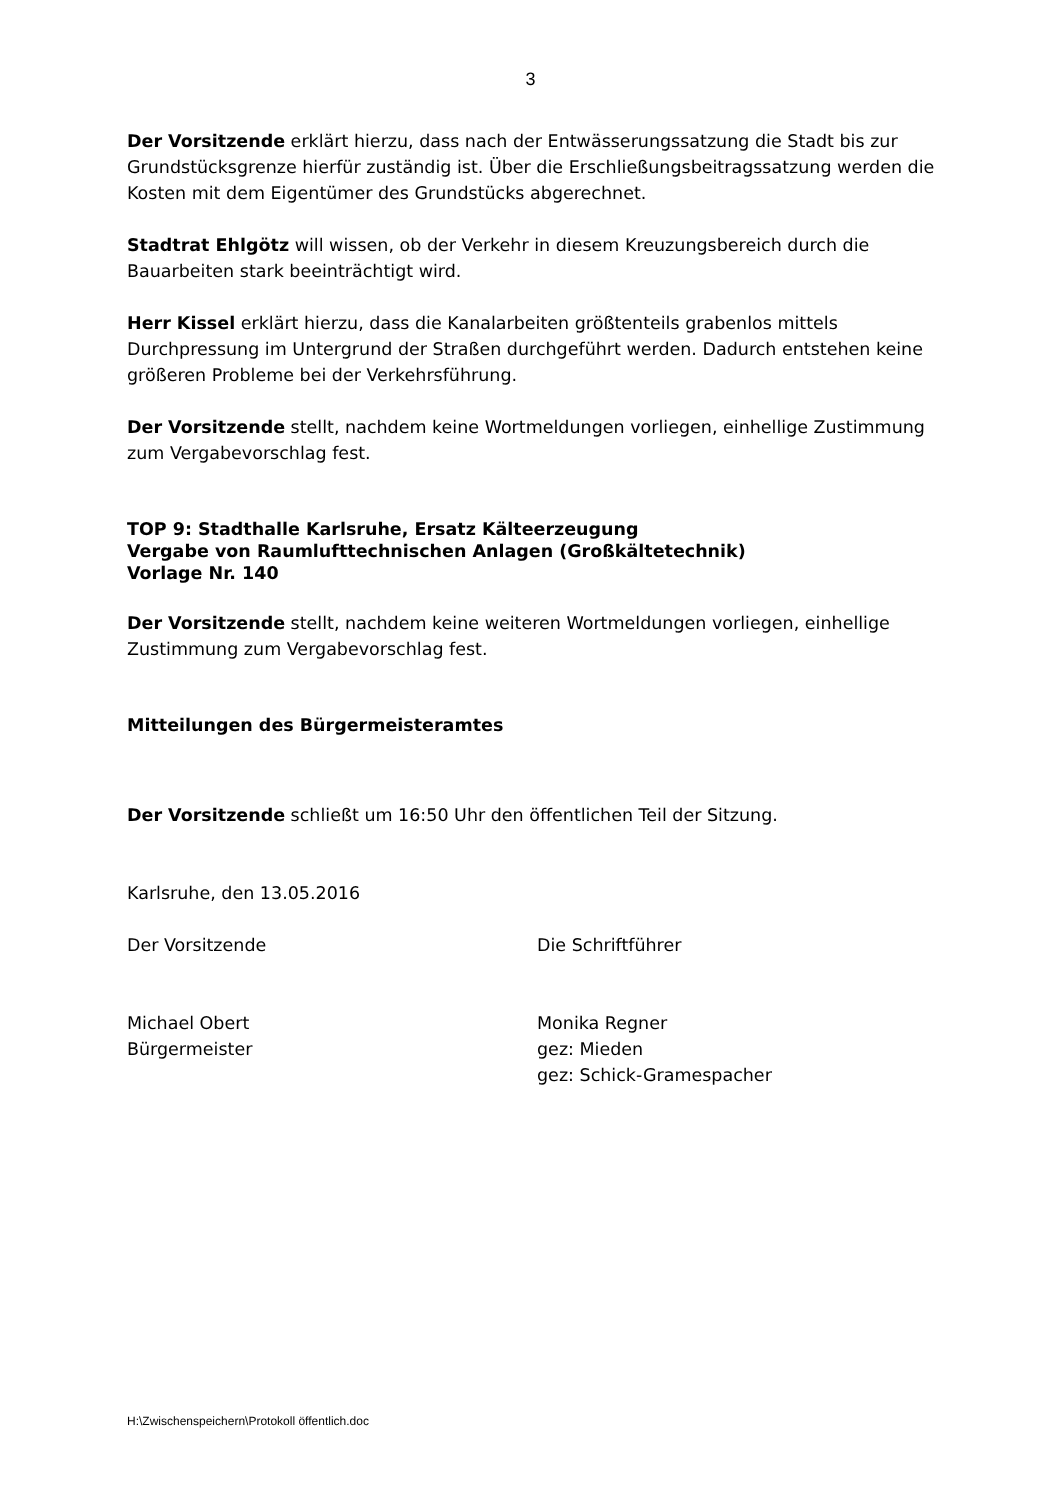3
Der Vorsitzende erklärt hierzu, dass nach der Entwässerungssatzung die Stadt bis zur Grundstücksgrenze hierfür zuständig ist. Über die Erschließungsbeitragssatzung werden die Kosten mit dem Eigentümer des Grundstücks abgerechnet.
Stadtrat Ehlgötz will wissen, ob der Verkehr in diesem Kreuzungsbereich durch die Bauarbeiten stark beeinträchtigt wird.
Herr Kissel erklärt hierzu, dass die Kanalarbeiten größtenteils grabenlos mittels Durchpressung im Untergrund der Straßen durchgeführt werden. Dadurch entstehen keine größeren Probleme bei der Verkehrsführung.
Der Vorsitzende stellt, nachdem keine Wortmeldungen vorliegen, einhellige Zustimmung zum Vergabevorschlag fest.
TOP 9: Stadthalle Karlsruhe, Ersatz Kälteerzeugung
Vergabe von Raumlufttechnischen Anlagen (Großkältetechnik)
Vorlage Nr. 140
Der Vorsitzende stellt, nachdem keine weiteren Wortmeldungen vorliegen, einhellige Zustimmung zum Vergabevorschlag fest.
Mitteilungen des Bürgermeisteramtes
Der Vorsitzende schließt um 16:50 Uhr den öffentlichen Teil der Sitzung.
Karlsruhe, den 13.05.2016
Der Vorsitzende Die Schriftführer
Michael Obert
Bürgermeister
Monika Regner
gez: Mieden
gez: Schick-Gramespacher
H:\Zwischenspeichern\Protokoll öffentlich.doc